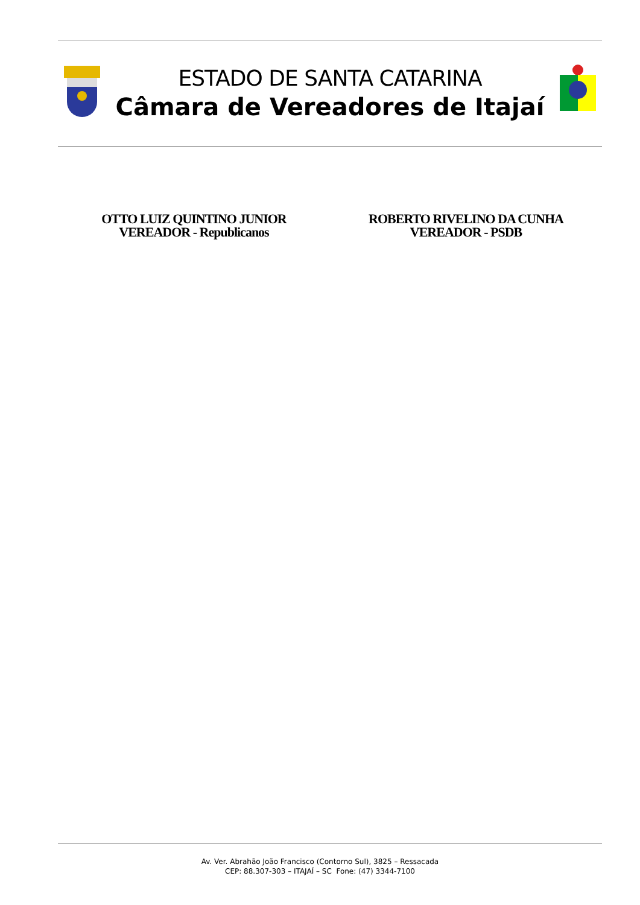ESTADO DE SANTA CATARINA
Câmara de Vereadores de Itajaí
OTTO LUIZ QUINTINO JUNIOR
VEREADOR - Republicanos
ROBERTO RIVELINO DA CUNHA
VEREADOR - PSDB
Av. Ver. Abrahão João Francisco (Contorno Sul), 3825 – Ressacada
CEP: 88.307-303 – ITAJAÍ – SC Fone: (47) 3344-7100